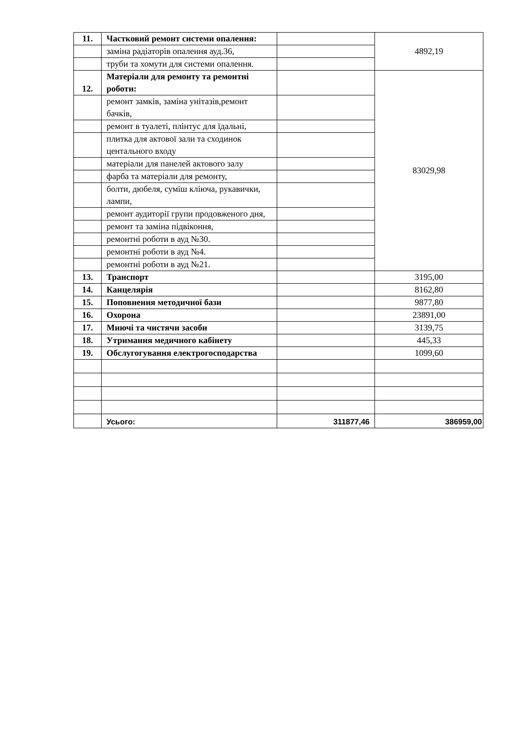| 11. | Частковий ремонт системи опалення: | | 4892,19 |
| | заміна радіаторів опалення ауд.36, | | |
| | труби та хомути для системи опалення. | | |
| 12. | Матеріали для ремонту та ремонтні роботи: | | 83029,98 |
| | ремонт замків, заміна унітазів,ремонт бачків, | | |
| | ремонт в туалеті, плінтус для їдальні, | | |
| | плитка для актової зали та сходинок центального входу | | |
| | матеріали для панелей актового залу | | |
| | фарба та матеріали для ремонту, | | |
| | болти, дюбеля, суміш кліюча, рукавички, лампи, | | |
| | ремонт аудиторії групи продовженого дня, | | |
| | ремонт та заміна підвіконня, | | |
| | ремонтні роботи в ауд №30. | | |
| | ремонтні роботи в ауд №4. | | |
| | ремонтні роботи в ауд №21. | | |
| 13. | Транспорт | | 3195,00 |
| 14. | Канцелярія | | 8162,80 |
| 15. | Поповнення методичної бази | | 9877,80 |
| 16. | Охорона | | 23891,00 |
| 17. | Миючі та чистячи засоби | | 3139,75 |
| 18. | Утримання медичного кабінету | | 445,33 |
| 19. | Обслугогування електрогосподарства | | 1099,60 |
| | Усього: | 311877,46 | 386959,00 |